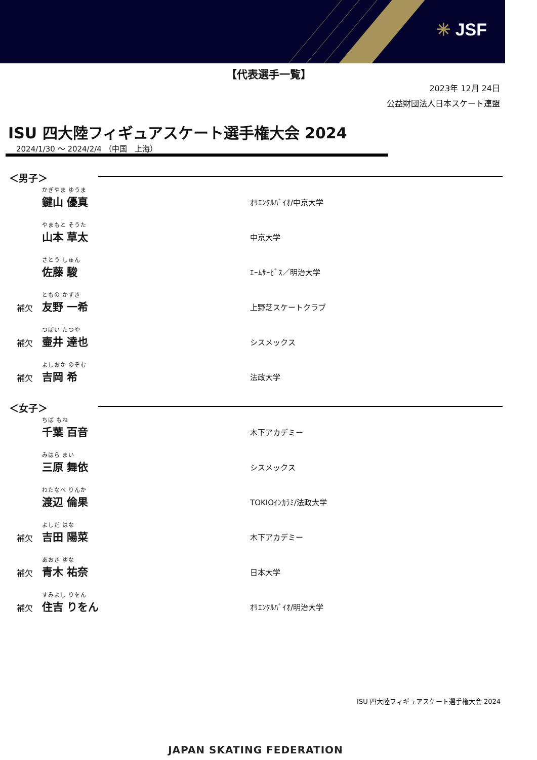✳ JSF
【代表選手一覧】
2023年 12月 24日
公益財団法人日本スケート連盟
ISU 四大陸フィギュアスケート選手権大会 2024
2024/1/30 ～ 2024/2/4 （中国　上海）
＜男子＞
かぎやま ゆうま
鍵山 優真
ｵﾘｴﾝﾀﾙﾊﾞｲｵ/中京大学
やまもと そうた
山本 草太
中京大学
さとう しゅん
佐藤 駿
ｴｰﾑｻｰﾋﾞｽ／明治大学
補欠
ともの かずき
友野 一希
上野芝スケートクラブ
補欠
つぼい たつや
壷井 達也
シスメックス
補欠
よしおか のぞむ
吉岡 希
法政大学
＜女子＞
ちば もね
千葉 百音
木下アカデミー
みはら まい
三原 舞依
シスメックス
わたなべ りんか
渡辺 倫果
TOKIOｲﾝｶﾗﾐ/法政大学
補欠
よしだ はな
吉田 陽菜
木下アカデミー
補欠
あおき ゆな
青木 祐奈
日本大学
補欠
すみよし りをん
住吉 りをん
ｵﾘｴﾝﾀﾙﾊﾞｲｵ/明治大学
ISU 四大陸フィギュアスケート選手権大会 2024
JAPAN SKATING FEDERATION